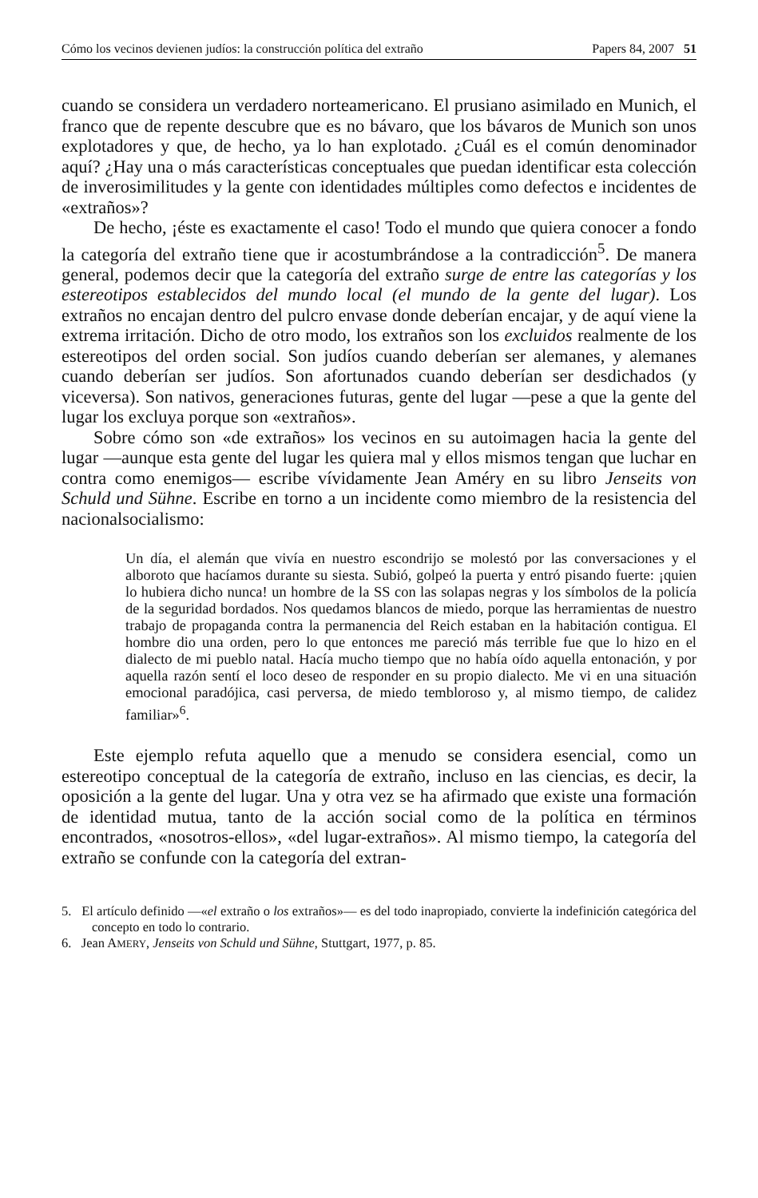Cómo los vecinos devienen judíos: la construcción política del extraño Papers 84, 2007 51
cuando se considera un verdadero norteamericano. El prusiano asimilado en Munich, el franco que de repente descubre que es no bávaro, que los bávaros de Munich son unos explotadores y que, de hecho, ya lo han explotado. ¿Cuál es el común denominador aquí? ¿Hay una o más características conceptuales que puedan identificar esta colección de inverosimilitudes y la gente con identidades múltiples como defectos e incidentes de «extraños»?
De hecho, ¡éste es exactamente el caso! Todo el mundo que quiera conocer a fondo la categoría del extraño tiene que ir acostumbrándose a la contradicción<sup>5</sup>. De manera general, podemos decir que la categoría del extraño surge de entre las categorías y los estereotipos establecidos del mundo local (el mundo de la gente del lugar). Los extraños no encajan dentro del pulcro envase donde deberían encajar, y de aquí viene la extrema irritación. Dicho de otro modo, los extraños son los excluidos realmente de los estereotipos del orden social. Son judíos cuando deberían ser alemanes, y alemanes cuando deberían ser judíos. Son afortunados cuando deberían ser desdichados (y viceversa). Son nativos, generaciones futuras, gente del lugar —pese a que la gente del lugar los excluya porque son «extraños».
Sobre cómo son «de extraños» los vecinos en su autoimagen hacia la gente del lugar —aunque esta gente del lugar les quiera mal y ellos mismos tengan que luchar en contra como enemigos— escribe vívidamente Jean Améry en su libro Jenseits von Schuld und Sühne. Escribe en torno a un incidente como miembro de la resistencia del nacionalsocialismo:
Un día, el alemán que vivía en nuestro escondrijo se molestó por las conversaciones y el alboroto que hacíamos durante su siesta. Subió, golpeó la puerta y entró pisando fuerte: ¡quien lo hubiera dicho nunca! un hombre de la SS con las solapas negras y los símbolos de la policía de la seguridad bordados. Nos quedamos blancos de miedo, porque las herramientas de nuestro trabajo de propaganda contra la permanencia del Reich estaban en la habitación contigua. El hombre dio una orden, pero lo que entonces me pareció más terrible fue que lo hizo en el dialecto de mi pueblo natal. Hacía mucho tiempo que no había oído aquella entonación, y por aquella razón sentí el loco deseo de responder en su propio dialecto. Me vi en una situación emocional paradójica, casi perversa, de miedo tembloroso y, al mismo tiempo, de calidez familiar»<sup>6</sup>.
Este ejemplo refuta aquello que a menudo se considera esencial, como un estereotipo conceptual de la categoría de extraño, incluso en las ciencias, es decir, la oposición a la gente del lugar. Una y otra vez se ha afirmado que existe una formación de identidad mutua, tanto de la acción social como de la política en términos encontrados, «nosotros-ellos», «del lugar-extraños». Al mismo tiempo, la categoría del extraño se confunde con la categoría del extran-
5. El artículo definido —«el extraño o los extraños»— es del todo inapropiado, convierte la indefinición categórica del concepto en todo lo contrario.
6. Jean AMERY, Jenseits von Schuld und Sühne, Stuttgart, 1977, p. 85.